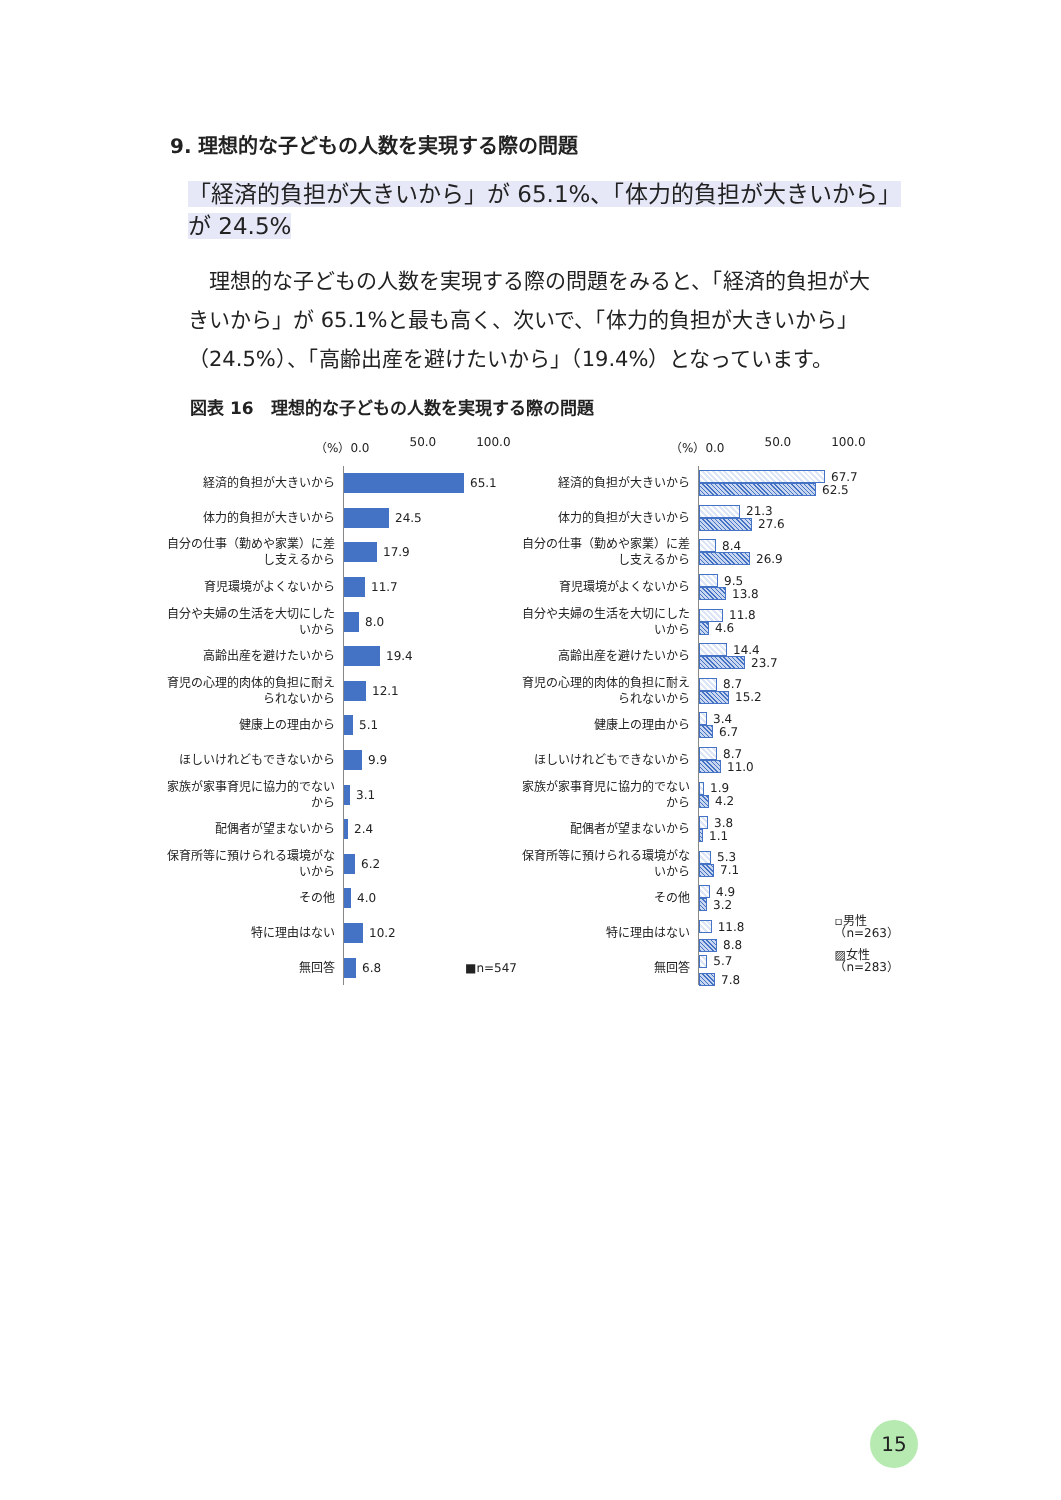9. 理想的な子どもの人数を実現する際の問題
「経済的負担が大きいから」が 65.1%、「体力的負担が大きいから」が 24.5%
　理想的な子どもの人数を実現する際の問題をみると、「経済的負担が大きいから」が 65.1%と最も高く、次いで、「体力的負担が大きいから」（24.5%）、「高齢出産を避けたいから」（19.4%）となっています。
図表 16　理想的な子どもの人数を実現する際の問題
（%）0.0 50.0 100.0
経済的負担が大きいから
65.1
体力的負担が大きいから
24.5
自分の仕事（勤めや家業）に差し支えるから
17.9
育児環境がよくないから
11.7
自分や夫婦の生活を大切にしたいから
8.0
高齢出産を避けたいから
19.4
育児の心理的肉体的負担に耐えられないから
12.1
健康上の理由から
5.1
ほしいけれどもできないから
9.9
家族が家事育児に協力的でないから
3.1
配偶者が望まないから
2.4
保育所等に預けられる環境がないから
6.2
その他
4.0
特に理由はない
10.2
無回答
6.8　　　　　　　■n=547
（%）0.0 50.0 100.0
経済的負担が大きいから
67.7
62.5
体力的負担が大きいから
21.3
27.6
自分の仕事（勤めや家業）に差し支えるから
8.4
26.9
育児環境がよくないから
9.5
13.8
自分や夫婦の生活を大切にしたいから
11.8
4.6
高齢出産を避けたいから
14.4
23.7
育児の心理的肉体的負担に耐えられないから
8.7
15.2
健康上の理由から
3.4
6.7
ほしいけれどもできないから
8.7
11.0
家族が家事育児に協力的でないから
1.9
4.2
配偶者が望まないから
3.8
1.1
保育所等に預けられる環境がないから
5.3
7.1
その他
4.9
3.2
特に理由はない
11.8　　　　　　　▫男性（n=263）
8.8
無回答
5.7　　　　　　　　▨女性（n=283）
7.8
15